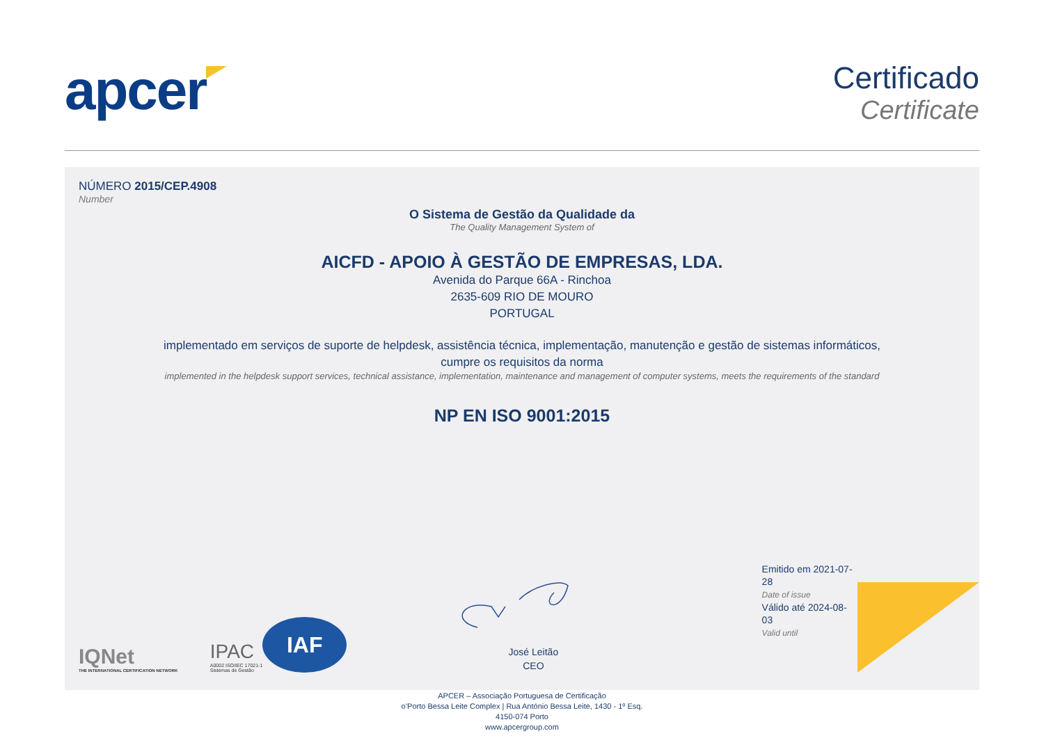apcer
Certificado
Certificate
NÚMERO 2015/CEP.4908
Number
O Sistema de Gestão da Qualidade da
The Quality Management System of
AICFD - APOIO À GESTÃO DE EMPRESAS, LDA.
Avenida do Parque 66A - Rinchoa
2635-609 RIO DE MOURO
PORTUGAL
implementado em serviços de suporte de helpdesk, assistência técnica, implementação, manutenção e gestão de sistemas informáticos,
cumpre os requisitos da norma
implemented in the helpdesk support services, technical assistance, implementation, maintenance and management of computer systems, meets the requirements of the standard
NP EN ISO 9001:2015
IQNet
THE INTERNATIONAL CERTIFICATION NETWORK
IPAC
A0002 ISO/IEC 17021-1 Sistemas de Gestão
IAF
José Leitão
CEO
Emitido em 2021-07-28
Date of issue
Válido até 2024-08-03
Valid until
APCER – Associação Portuguesa de Certificação
o’Porto Bessa Leite Complex | Rua António Bessa Leite, 1430 - 1º Esq.
4150-074 Porto
www.apcergroup.com